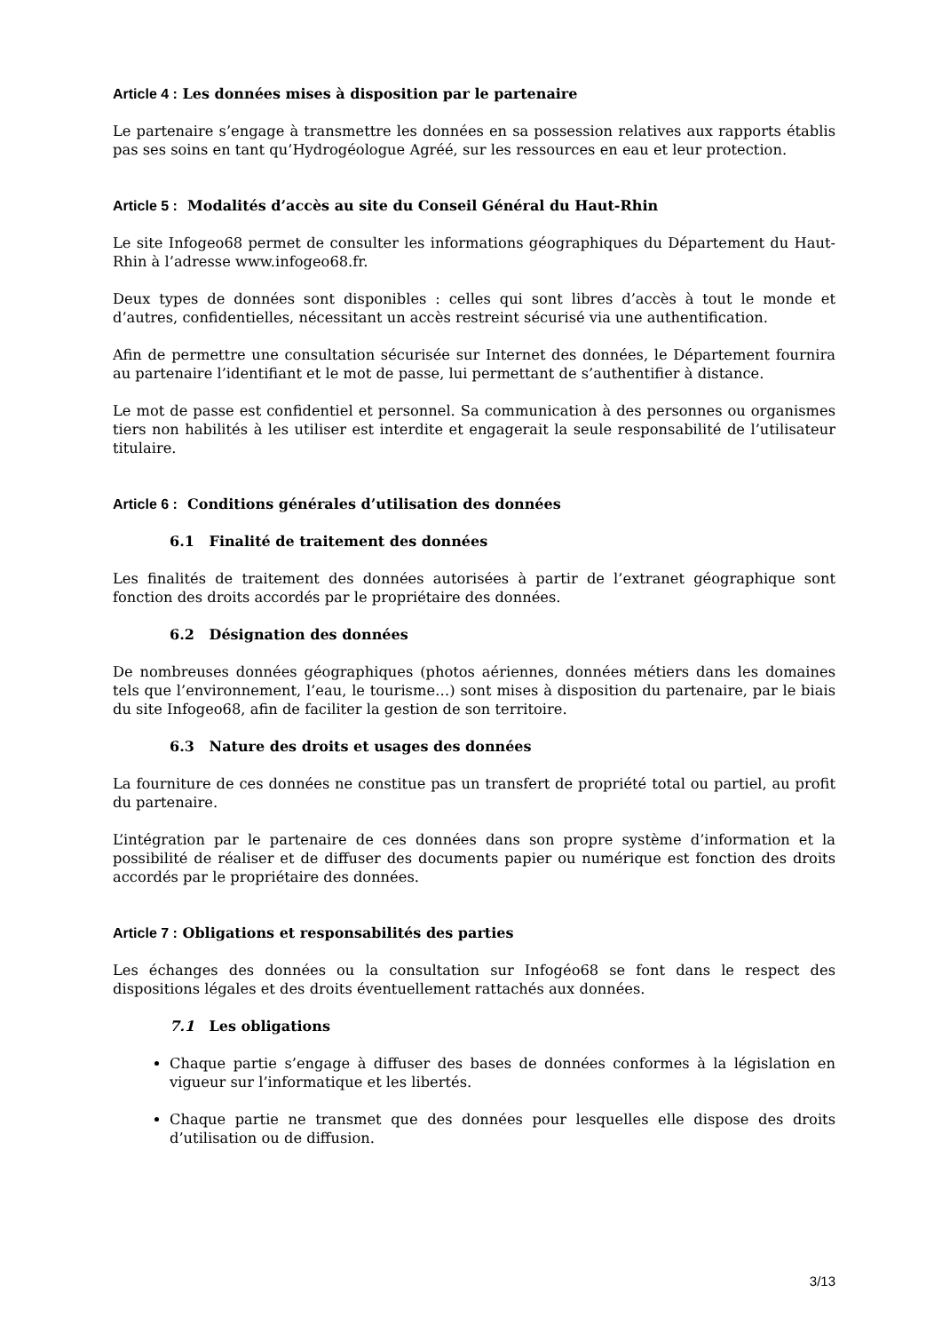Article 4 : Les données mises à disposition par le partenaire
Le partenaire s’engage à transmettre les données en sa possession relatives aux rapports établis pas ses soins en tant qu’Hydrogéologue Agréé, sur les ressources en eau et leur protection.
Article 5 : Modalités d’accès au site du Conseil Général du Haut-Rhin
Le site Infogeo68 permet de consulter les informations géographiques du Département du Haut-Rhin à l’adresse www.infogeo68.fr.
Deux types de données sont disponibles : celles qui sont libres d’accès à tout le monde et d’autres, confidentielles, nécessitant un accès restreint sécurisé via une authentification.
Afin de permettre une consultation sécurisée sur Internet des données, le Département fournira au partenaire l’identifiant et le mot de passe, lui permettant de s’authentifier à distance.
Le mot de passe est confidentiel et personnel. Sa communication à des personnes ou organismes tiers non habilités à les utiliser est interdite et engagerait la seule responsabilité de l’utilisateur titulaire.
Article 6 : Conditions générales d’utilisation des données
6.1 Finalité de traitement des données
Les finalités de traitement des données autorisées à partir de l’extranet géographique sont fonction des droits accordés par le propriétaire des données.
6.2 Désignation des données
De nombreuses données géographiques (photos aériennes, données métiers dans les domaines tels que l’environnement, l’eau, le tourisme…) sont mises à disposition du partenaire, par le biais du site Infogeo68, afin de faciliter la gestion de son territoire.
6.3 Nature des droits et usages des données
La fourniture de ces données ne constitue pas un transfert de propriété total ou partiel, au profit du partenaire.
L’intégration par le partenaire de ces données dans son propre système d’information et la possibilité de réaliser et de diffuser des documents papier ou numérique est fonction des droits accordés par le propriétaire des données.
Article 7 : Obligations et responsabilités des parties
Les échanges des données ou la consultation sur Infogéo68 se font dans le respect des dispositions légales et des droits éventuellement rattachés aux données.
7.1 Les obligations
Chaque partie s’engage à diffuser des bases de données conformes à la législation en vigueur sur l’informatique et les libertés.
Chaque partie ne transmet que des données pour lesquelles elle dispose des droits d’utilisation ou de diffusion.
3/13